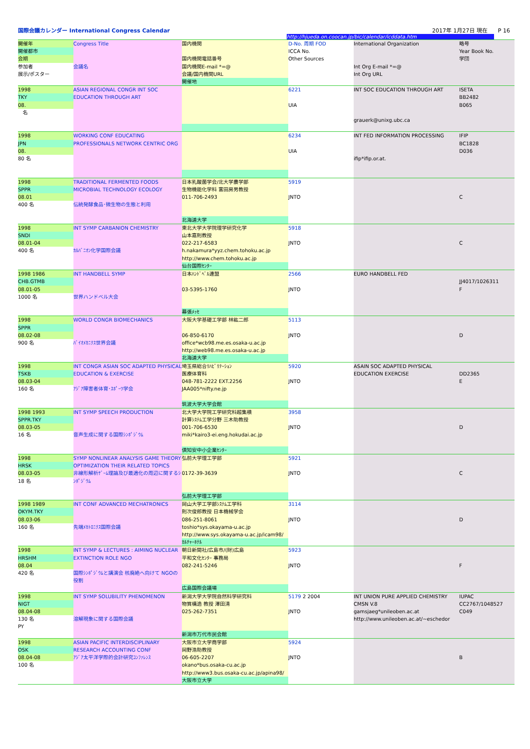国際会議カレンダー International Congress Calendar
2017年 1月27日 現在 P 16
http://hjueda.on.coocan.jp/bic/calendar/icddata.htm
| 開催年 開催都市 会期 参加者 展示/ポスター | Congress Title 会議名 | 国内機関 国内機関電話番号 国内機関E-mail *=@ 会議/国内機関URL 開催地 | D-No. 周期 FOD ICCA No. Other Sources | International Organization Int Org E-mail *=@ Int Org URL | 略号 Year Book No. 学団 |
| 1998 TKY 08. 名 | ASIAN REGIONAL CONGR INT SOC EDUCATION THROUGH ART | | 6221 UIA | INT SOC EDUCATION THROUGH ART grauerk@unixg.ubc.ca | ISETA BB2482 B065 |
| 1998 JPN 08. 80 名 | WORKING CONF EDUCATING PROFESSIONALS NETWORK CENTRIC ORG | | 6234 UIA | INT FED INFORMATION PROCESSING ifip*ifip.or.at. | IFIP BC1828 D036 |
| 1998 SPPR 08.01 400 名 | TRADITIONAL FERMENTED FOODS MICROBIAL TECHNOLOGY ECOLOGY 伝統発酵食品･微生物の生態と利用 | 日本乳酸菌学会/北大学農学部 生物機能化学科 富田房男教授 011-706-2493 北海道大学 | 5919 JNTO | | C |
| 1998 SNDI 08.01-04 400 名 | INT SYMP CARBANION CHEMISTRY ｶﾙﾊﾞﾆｵﾝ化学国際会議 | 東北大学大学院理学研究化学 山本嘉則教授 022-217-6583 h.nakamura*yyz.chem.tohoku.ac.jp http://www.chem.tohoku.ac.jp 仙台国際ｾﾝﾀｰ | 5918 JNTO | | C |
| 1998 1986 CHB.GTMB 08.01-05 1000 名 | INT HANDBELL SYMP 世界ハンドベル大会 | 日本ﾊﾝﾄﾞﾍﾞﾙ連盟 03-5395-1760 幕張ﾒｯｾ | 2566 JNTO | EURO HANDBELL FED | JJ4017/1026311 F |
| 1998 SPPR 08.02-08 900 名 | WORLD CONGR BIOMECHANICS ﾊﾞｲｵﾒｶﾆｸｽ世界会議 | 大阪大学基礎工学部 林紘二郎 06-850-6170 office*wcb98.me.es.osaka-u.ac.jp http://web98.me.es.osaka-u.ac.jp 北海道大学 | 5113 JNTO | | D |
| 1998 TSKB 08.03-04 160 名 | INT CONGR ASIAN SOC ADAPTED PHYSICAL EDUCATION & EXERCISE ｱｼﾞｱ障害者体育･ｽﾎﾟｰﾂ学会 | 埼玉県総合ﾘﾊﾋﾞﾘﾃｰｼｮﾝ 医療体育科 048-781-2222 EXT.2256 JAA005*nifty.ne.jp 筑波大学大学会館 | 5920 JNTO | ASAIN SOC ADAPTED PHYSICAL EDUCATION EXERCISE | DD2365 E |
| 1998 1993 SPPR.TKY 08.03-05 16 名 | INT SYMP SPEECH PRODUCTION 音声生成に関する国際ｼﾝﾎﾟｼﾞｳﾑ | 北大学大学院工学研究科超集積 計算ｼｽﾃﾑ工学分野 三木助教授 001-706-6530 miki*kairo3-ei.eng.hokudai.ac.jp 倶知安中小企業ｾﾝﾀｰ | 3958 JNTO | | D |
| 1998 HRSK 08.03-05 18 名 | SYMP NONLINEAR ANALYSIS GAME THEORY OPTIMIZATION THEIR RELATED TOPICS 非線形解析ｹﾞｰﾑ理論及び最適化の周辺に関するｼﾝﾎﾟｼﾞｳﾑ | 弘前大学理工学部 0172-39-3639 弘前大学理工学部 | 5921 JNTO | | C |
| 1998 1989 OKYM.TKY 08.03-06 160 名 | INT CONF ADVANCED MECHATRONICS 先端ﾒｶﾄﾛﾆｸｽ国際会議 | 岡山大学工学部ｼｽﾃﾑ工学科 則次俊郎教授 日本機械学会 086-251-8061 toshio*sys.okayama-u.ac.jp http://www.sys.okayama-u.ac.jp/icam98/ ｶﾙﾁｬｰﾎﾃﾙ | 3114 JNTO | | D |
| 1998 HRSHM 08.04 420 名 | INT SYMP & LECTURES : AIMING NUCLEAR EXTINCTION ROLE NGO 国際ｼﾝﾎﾟｼﾞｳﾑと講演会 核廃絶へ向けて NGOの役割 | 朝日新聞社/広島市/(財)広島 平和文化ｾﾝﾀｰ 事務局 082-241-5246 広島国際会議場 | 5923 JNTO | | F |
| 1998 NIGT 08.04-08 130 名 PY | INT SYMP SOLUBILITY PHENOMENON 溶解現象に関する国際会議 | 新潟大学大学院自然科学研究科 物質構造 教授 澤田清 025-262-7351 新潟市万代市民会館 | 5179 2 2004 JNTO | INT UNION PURE APPLIED CHEMISTRY CMSN V.8 gamsjaeg*unileoben.ac.at http://www.unileoben.ac.at/~eschedor | IUPAC CC2767/1048527 C049 |
| 1998 OSK 08.04-08 100 名 | ASIAN PACIFIC INTERDISCIPLINARY RESEARCH ACCOUNTING CONF ｱｼﾞｱ太平洋学際的会計研究ｺﾝﾌｧﾚﾝｽ | 大阪市立大学商学部 岡野浩助教授 06-605-2207 okano*bus.osaka-cu.ac.jp http://www3.bus.osaka-cu.ac.jp/apina98/ 大阪市立大学 | 5924 JNTO | | B |